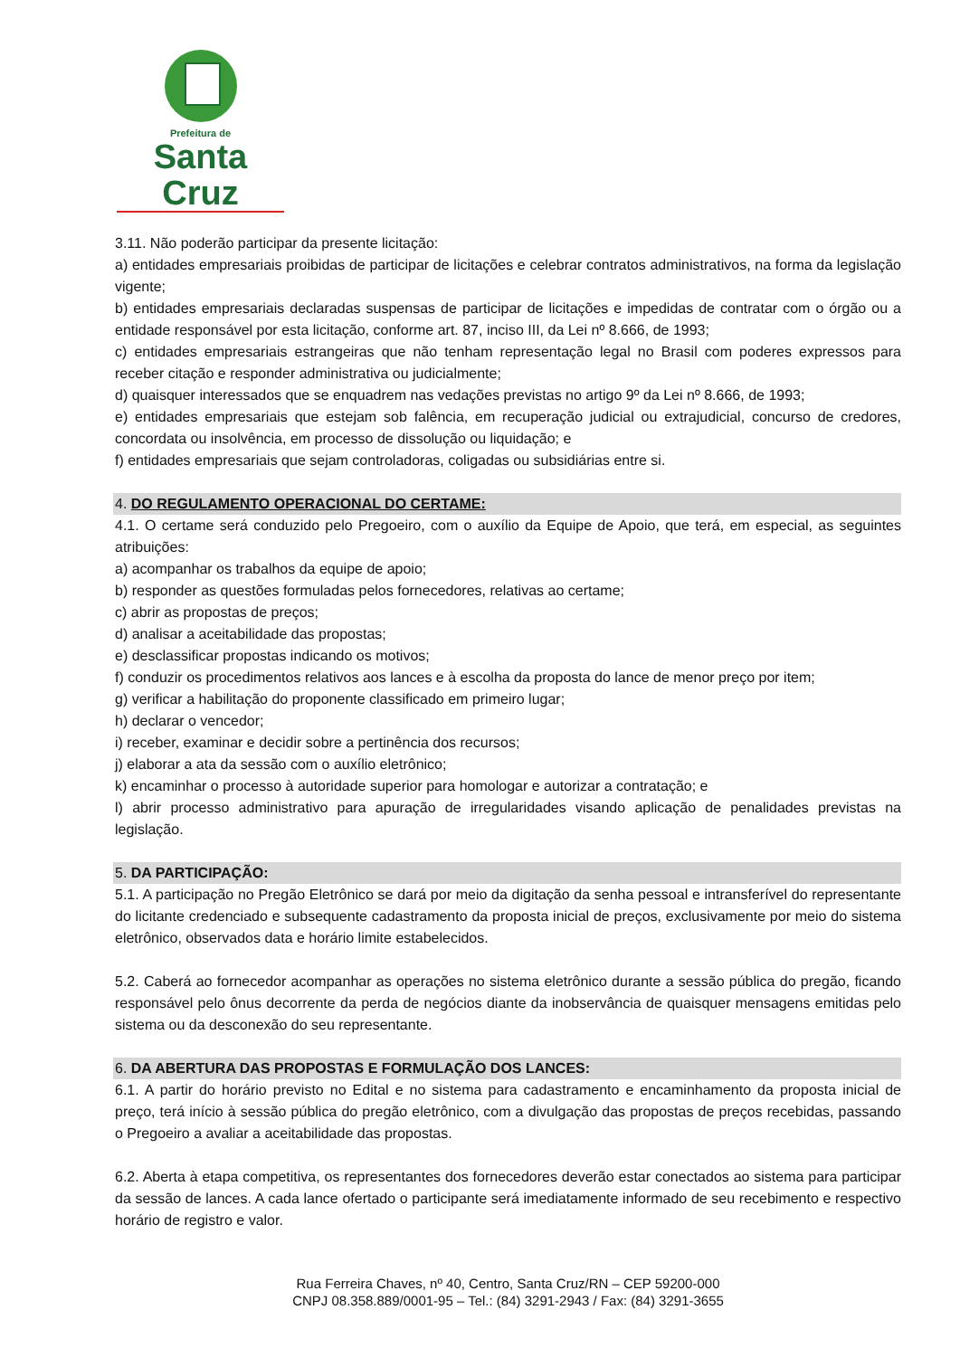Prefeitura de
Santa Cruz
3.11. Não poderão participar da presente licitação:
a) entidades empresariais proibidas de participar de licitações e celebrar contratos administrativos, na forma da legislação vigente;
b) entidades empresariais declaradas suspensas de participar de licitações e impedidas de contratar com o órgão ou a entidade responsável por esta licitação, conforme art. 87, inciso III, da Lei nº 8.666, de 1993;
c) entidades empresariais estrangeiras que não tenham representação legal no Brasil com poderes expressos para receber citação e responder administrativa ou judicialmente;
d) quaisquer interessados que se enquadrem nas vedações previstas no artigo 9º da Lei nº 8.666, de 1993;
e) entidades empresariais que estejam sob falência, em recuperação judicial ou extrajudicial, concurso de credores, concordata ou insolvência, em processo de dissolução ou liquidação; e
f) entidades empresariais que sejam controladoras, coligadas ou subsidiárias entre si.
4. DO REGULAMENTO OPERACIONAL DO CERTAME:
4.1. O certame será conduzido pelo Pregoeiro, com o auxílio da Equipe de Apoio, que terá, em especial, as seguintes atribuições:
a) acompanhar os trabalhos da equipe de apoio;
b) responder as questões formuladas pelos fornecedores, relativas ao certame;
c) abrir as propostas de preços;
d) analisar a aceitabilidade das propostas;
e) desclassificar propostas indicando os motivos;
f) conduzir os procedimentos relativos aos lances e à escolha da proposta do lance de menor preço por item;
g) verificar a habilitação do proponente classificado em primeiro lugar;
h) declarar o vencedor;
i) receber, examinar e decidir sobre a pertinência dos recursos;
j) elaborar a ata da sessão com o auxílio eletrônico;
k) encaminhar o processo à autoridade superior para homologar e autorizar a contratação; e
l) abrir processo administrativo para apuração de irregularidades visando aplicação de penalidades previstas na legislação.
5. DA PARTICIPAÇÃO:
5.1. A participação no Pregão Eletrônico se dará por meio da digitação da senha pessoal e intransferível do representante do licitante credenciado e subsequente cadastramento da proposta inicial de preços, exclusivamente por meio do sistema eletrônico, observados data e horário limite estabelecidos.
5.2. Caberá ao fornecedor acompanhar as operações no sistema eletrônico durante a sessão pública do pregão, ficando responsável pelo ônus decorrente da perda de negócios diante da inobservância de quaisquer mensagens emitidas pelo sistema ou da desconexão do seu representante.
6. DA ABERTURA DAS PROPOSTAS E FORMULAÇÃO DOS LANCES:
6.1. A partir do horário previsto no Edital e no sistema para cadastramento e encaminhamento da proposta inicial de preço, terá início à sessão pública do pregão eletrônico, com a divulgação das propostas de preços recebidas, passando o Pregoeiro a avaliar a aceitabilidade das propostas.
6.2. Aberta à etapa competitiva, os representantes dos fornecedores deverão estar conectados ao sistema para participar da sessão de lances. A cada lance ofertado o participante será imediatamente informado de seu recebimento e respectivo horário de registro e valor.
Rua Ferreira Chaves, nº 40, Centro, Santa Cruz/RN – CEP 59200-000
CNPJ 08.358.889/0001-95 – Tel.: (84) 3291-2943 / Fax: (84) 3291-3655